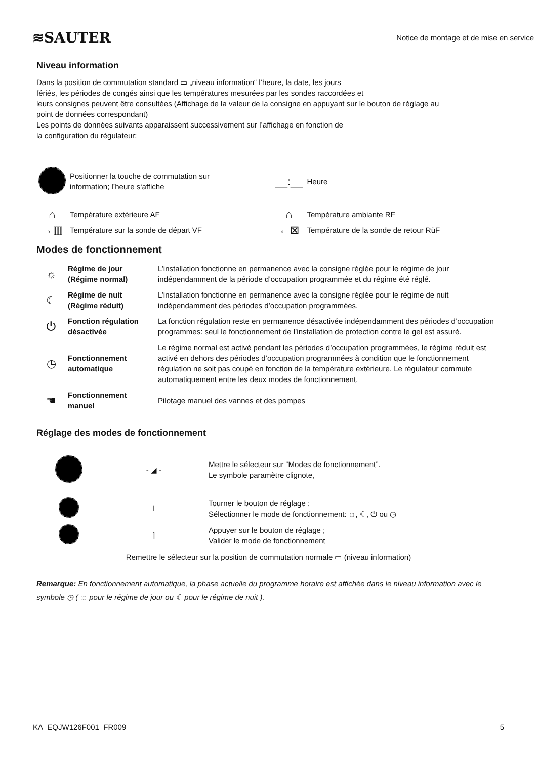≋SAUTER
Notice de montage et de mise en service
Niveau information
Dans la position de commutation standard ▭ „niveau information“ l’heure, la date, les jours
fériés, les périodes de congés ainsi que les températures mesurées par les sondes raccordées et
leurs consignes peuvent être consultées (Affichage de la valeur de la consigne en appuyant sur le bouton de réglage au
point de données correspondant)
Les points de données suivants apparaissent successivement sur l’affichage en fonction de
la configuration du régulateur:
| | Positionner la touche de commutation sur information; l’heure s‘affiche | __:__ | Heure |
| ⌂ | Température extérieure AF | ⌂ | Température ambiante RF |
| →▥ | Température sur la sonde de départ VF | ←⊠ | Température de la sonde de retour RüF |
Modes de fonctionnement
| ☼ | Régime de jour (Régime normal) | L’installation fonctionne en permanence avec la consigne réglée pour le régime de jour indépendamment de la période d’occupation programmée et du régime été réglé. |
| ☾ | Régime de nuit (Régime réduit) | L’installation fonctionne en permanence avec la consigne réglée pour le régime de nuit indépendamment des périodes d’occupation programmées. |
| ⏻ | Fonction régulation désactivée | La fonction régulation reste en permanence désactivée indépendamment des périodes d’occupation programmes: seul le fonctionnement de l’installation de protection contre le gel est assuré. |
| ◷ | Fonctionnement automatique | Le régime normal est activé pendant les périodes d’occupation programmées, le régime réduit est activé en dehors des périodes d’occupation programmées à condition que le fonctionnement régulation ne soit pas coupé en fonction de la température extérieure. Le régulateur commute automatiquement entre les deux modes de fonctionnement. |
| ☚ | Fonctionnement manuel | Pilotage manuel des vannes et des pompes |
Réglage des modes de fonctionnement
| | - ◢ - | Mettre le sélecteur sur “Modes de fonctionnement”. Le symbole paramètre clignote, |
| | I | Tourner le bouton de réglage ; Sélectionner le mode de fonctionnement: ☼, ☾, ⏻ ou ◷ |
| | ] | Appuyer sur le bouton de réglage ; Valider le mode de fonctionnement |
Remettre le sélecteur sur la position de commutation normale ▭ (niveau information)
Remarque: En fonctionnement automatique, la phase actuelle du programme horaire est affichée dans le niveau information avec le symbole ◷ ( ☼ pour le régime de jour ou ☾ pour le régime de nuit ).
KA_EQJW126F001_FR009 5